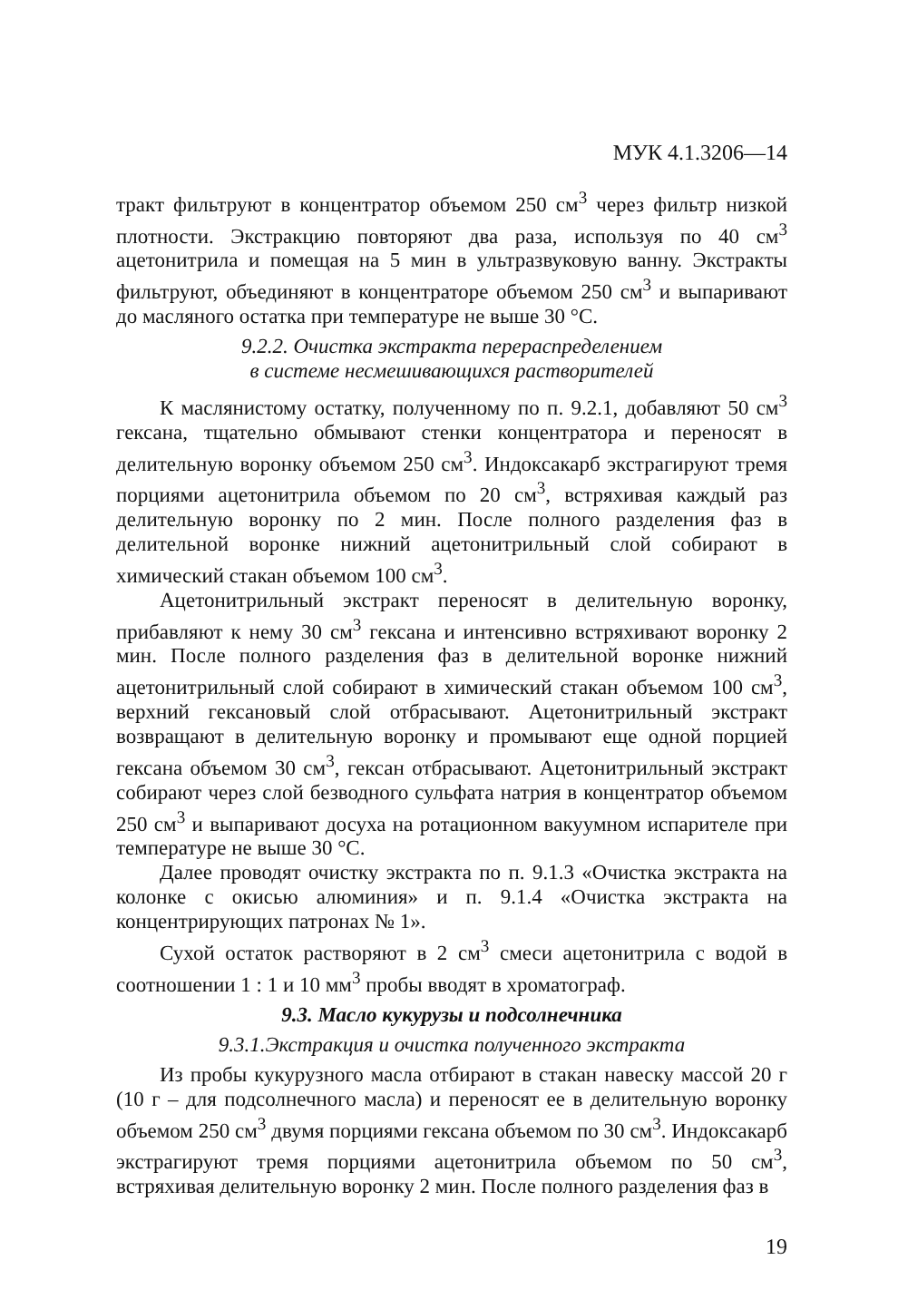МУК 4.1.3206—14
тракт фильтруют в концентратор объемом 250 см<sup>3</sup> через фильтр низкой плотности. Экстракцию повторяют два раза, используя по 40 см<sup>3</sup> ацетонитрила и помещая на 5 мин в ультразвуковую ванну. Экстракты фильтруют, объединяют в концентраторе объемом 250 см<sup>3</sup> и выпаривают до масляного остатка при температуре не выше 30 °С.
9.2.2. Очистка экстракта перераспределением
в системе несмешивающихся растворителей
К маслянистому остатку, полученному по п. 9.2.1, добавляют 50 см<sup>3</sup> гексана, тщательно обмывают стенки концентратора и переносят в делительную воронку объемом 250 см<sup>3</sup>. Индоксакарб экстрагируют тремя порциями ацетонитрила объемом по 20 см<sup>3</sup>, встряхивая каждый раз делительную воронку по 2 мин. После полного разделения фаз в делительной воронке нижний ацетонитрильный слой собирают в химический стакан объемом 100 см<sup>3</sup>.
Ацетонитрильный экстракт переносят в делительную воронку, прибавляют к нему 30 см<sup>3</sup> гексана и интенсивно встряхивают воронку 2 мин. После полного разделения фаз в делительной воронке нижний ацетонитрильный слой собирают в химический стакан объемом 100 см<sup>3</sup>, верхний гексановый слой отбрасывают. Ацетонитрильный экстракт возвращают в делительную воронку и промывают еще одной порцией гексана объемом 30 см<sup>3</sup>, гексан отбрасывают. Ацетонитрильный экстракт собирают через слой безводного сульфата натрия в концентратор объемом 250 см<sup>3</sup> и выпаривают досуха на ротационном вакуумном испарителе при температуре не выше 30 °С.
Далее проводят очистку экстракта по п. 9.1.3 «Очистка экстракта на колонке с окисью алюминия» и п. 9.1.4 «Очистка экстракта на концентрирующих патронах № 1».
Сухой остаток растворяют в 2 см<sup>3</sup> смеси ацетонитрила с водой в соотношении 1 : 1 и 10 мм<sup>3</sup> пробы вводят в хроматограф.
9.3. Масло кукурузы и подсолнечника
9.3.1.Экстракция и очистка полученного экстракта
Из пробы кукурузного масла отбирают в стакан навеску массой 20 г (10 г – для подсолнечного масла) и переносят ее в делительную воронку объемом 250 см<sup>3</sup> двумя порциями гексана объемом по 30 см<sup>3</sup>. Индоксакарб экстрагируют тремя порциями ацетонитрила объемом по 50 см<sup>3</sup>, встряхивая делительную воронку 2 мин. После полного разделения фаз в
19